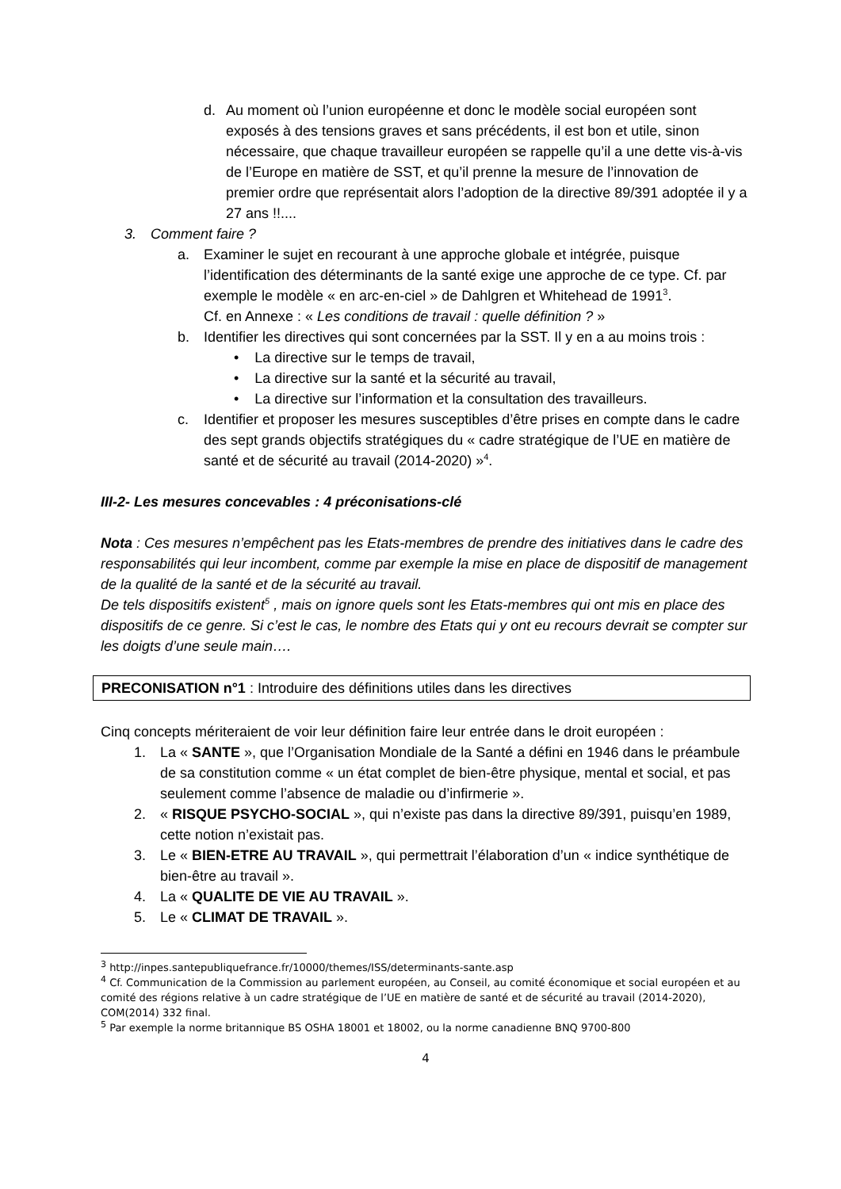d. Au moment où l’union européenne et donc le modèle social européen sont exposés à des tensions graves et sans précédents, il est bon et utile, sinon nécessaire, que chaque travailleur européen se rappelle qu’il a une dette vis-à-vis de l’Europe en matière de SST, et qu’il prenne la mesure de l’innovation de premier ordre que représentait alors l’adoption de la directive 89/391 adoptée il y a 27 ans !!....
3. Comment faire ?
a. Examiner le sujet en recourant à une approche globale et intégrée, puisque l’identification des déterminants de la santé exige une approche de ce type. Cf. par exemple le modèle « en arc-en-ciel » de Dahlgren et Whitehead de 1991<sup>3</sup>.
Cf. en Annexe : « Les conditions de travail : quelle définition ? »
b. Identifier les directives qui sont concernées par la SST. Il y en a au moins trois :
• La directive sur le temps de travail,
• La directive sur la santé et la sécurité au travail,
• La directive sur l’information et la consultation des travailleurs.
c. Identifier et proposer les mesures susceptibles d’être prises en compte dans le cadre des sept grands objectifs stratégiques du « cadre stratégique de l’UE en matière de santé et de sécurité au travail (2014-2020) »<sup>4</sup>.
III-2- Les mesures concevables : 4 préconisations-clé
Nota : Ces mesures n’empêchent pas les Etats-membres de prendre des initiatives dans le cadre des responsabilités qui leur incombent, comme par exemple la mise en place de dispositif de management de la qualité de la santé et de la sécurité au travail.
De tels dispositifs existent<sup>5</sup> , mais on ignore quels sont les Etats-membres qui ont mis en place des dispositifs de ce genre. Si c’est le cas, le nombre des Etats qui y ont eu recours devrait se compter sur les doigts d’une seule main….
PRECONISATION n°1 : Introduire des définitions utiles dans les directives
Cinq concepts mériteraient de voir leur définition faire leur entrée dans le droit européen :
1. La « SANTE », que l’Organisation Mondiale de la Santé a défini en 1946 dans le préambule de sa constitution comme « un état complet de bien-être physique, mental et social, et pas seulement comme l’absence de maladie ou d’infirmerie ».
2. « RISQUE PSYCHO-SOCIAL », qui n’existe pas dans la directive 89/391, puisqu’en 1989, cette notion n’existait pas.
3. Le « BIEN-ETRE AU TRAVAIL », qui permettrait l’élaboration d’un « indice synthétique de bien-être au travail ».
4. La « QUALITE DE VIE AU TRAVAIL ».
5. Le « CLIMAT DE TRAVAIL ».
<sup>3</sup> http://inpes.santepubliquefrance.fr/10000/themes/ISS/determinants-sante.asp
<sup>4</sup> Cf. Communication de la Commission au parlement européen, au Conseil, au comité économique et social européen et au comité des régions relative à un cadre stratégique de l’UE en matière de santé et de sécurité au travail (2014-2020), COM(2014) 332 final.
<sup>5</sup> Par exemple la norme britannique BS OSHA 18001 et 18002, ou la norme canadienne BNQ 9700-800
4